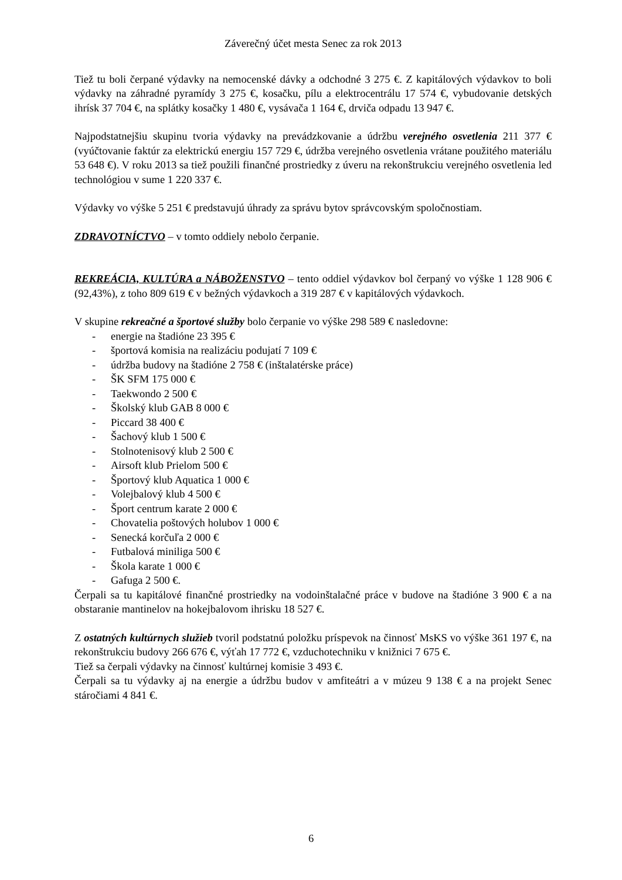Záverečný účet mesta Senec za rok 2013
Tiež tu boli čerpané výdavky na nemocenské dávky a odchodné 3 275 €. Z kapitálových výdavkov to boli výdavky na záhradné pyramídy 3 275 €, kosačku, pílu a elektrocentrálu 17 574 €, vybudovanie detských ihrísk 37 704 €, na splátky kosačky 1 480 €, vysávača 1 164 €, drviča odpadu 13 947 €.
Najpodstatnejšiu skupinu tvoria výdavky na prevádzkovanie a údržbu verejného osvetlenia 211 377 € (vyúčtovanie faktúr za elektrickú energiu 157 729 €, údržba verejného osvetlenia vrátane použitého materiálu 53 648 €). V roku 2013 sa tiež použili finančné prostriedky z úveru na rekonštrukciu verejného osvetlenia led technológiou v sume 1 220 337 €.
Výdavky vo výške 5 251 € predstavujú úhrady za správu bytov správcovským spoločnostiam.
ZDRAVOTNÍCTVO – v tomto oddiely nebolo čerpanie.
REKREÁCIA, KULTÚRA a NÁBOŽENSTVO – tento oddiel výdavkov bol čerpaný vo výške 1 128 906 € (92,43%), z toho 809 619 € v bežných výdavkoch a 319 287 € v kapitálových výdavkoch.
V skupine rekreačné a športové služby bolo čerpanie vo výške 298 589 € nasledovne:
- energie na štadióne 23 395 €
- športová komisia na realizáciu podujatí 7 109 €
- údržba budovy na štadióne 2 758 € (inštalatérske práce)
- ŠK SFM 175 000 €
- Taekwondo 2 500 €
- Školský klub GAB 8 000 €
- Piccard 38 400 €
- Šachový klub 1 500 €
- Stolnotenisový klub 2 500 €
- Airsoft klub Prielom 500 €
- Športový klub Aquatica 1 000 €
- Volejbalový klub 4 500 €
- Šport centrum karate 2 000 €
- Chovatelia poštových holubov 1 000 €
- Senecká korčuľa 2 000 €
- Futbalová miniliga 500 €
- Škola karate 1 000 €
- Gafuga 2 500 €.
Čerpali sa tu kapitálové finančné prostriedky na vodoinštalačné práce v budove na štadióne 3 900 € a na obstaranie mantinelov na hokejbalovom ihrisku 18 527 €.
Z ostatných kultúrnych služieb tvoril podstatnú položku príspevok na činnosť MsKS vo výške 361 197 €, na rekonštrukciu budovy 266 676 €, výťah 17 772 €, vzduchotechniku v knižnici 7 675 €.
Tiež sa čerpali výdavky na činnosť kultúrnej komisie 3 493 €.
Čerpali sa tu výdavky aj na energie a údržbu budov v amfiteátri a v múzeu 9 138 € a na projekt Senec stáročiami 4 841 €.
6